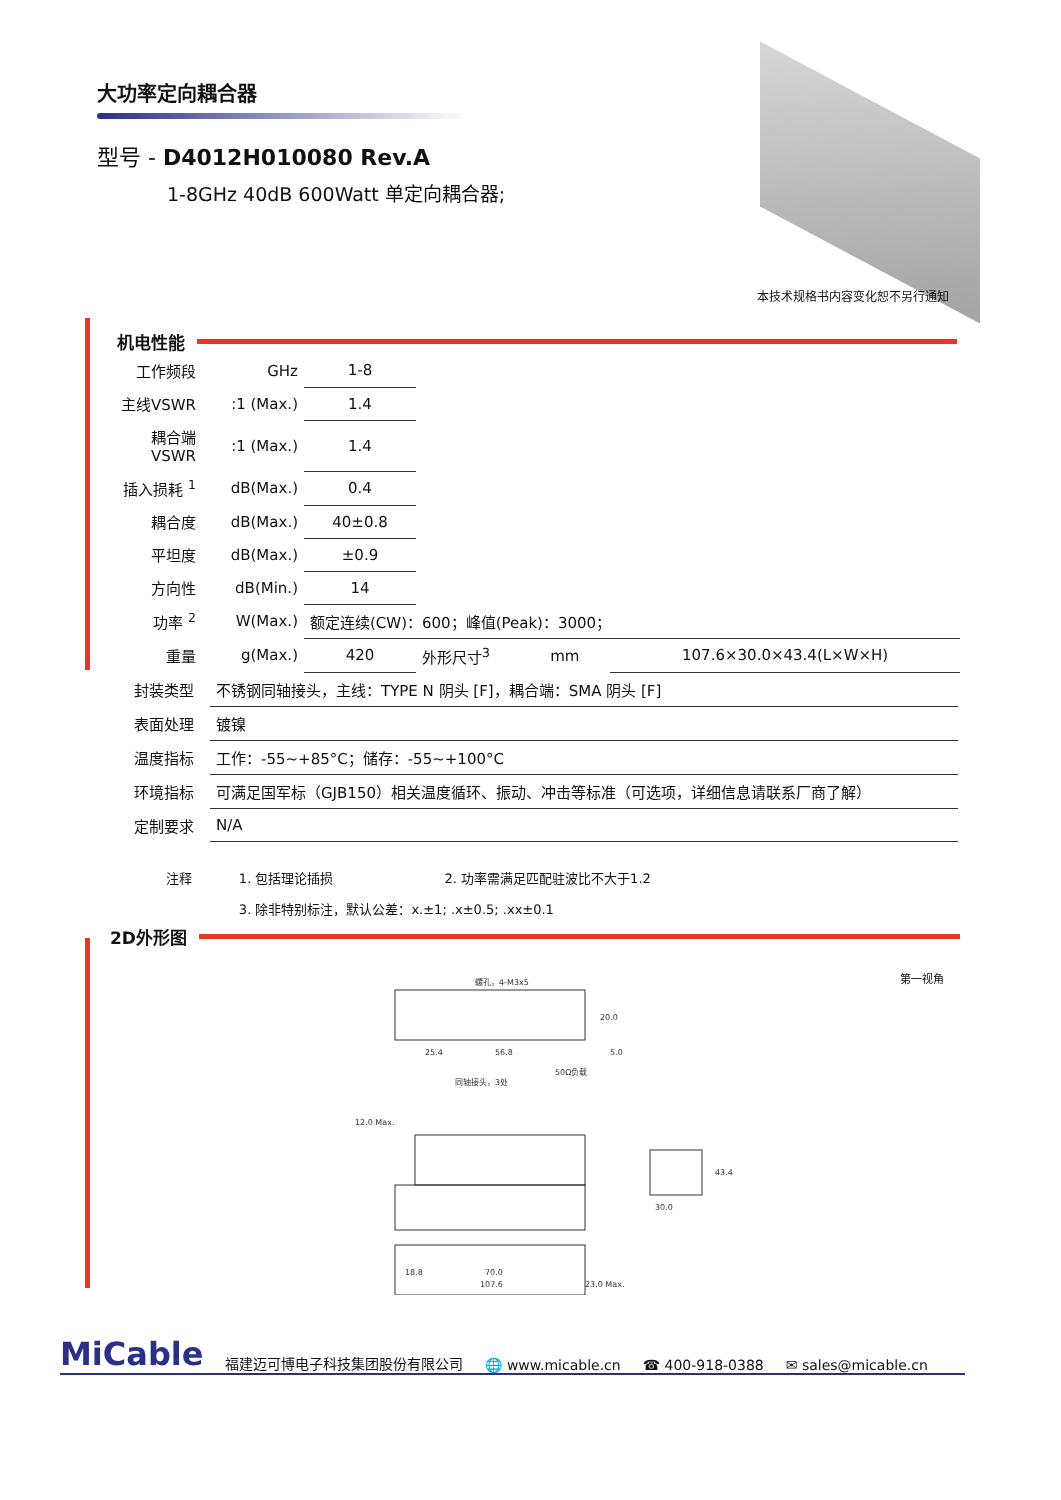大功率定向耦合器
型号 - D4012H010080 Rev.A
1-8GHz 40dB 600Watt 单定向耦合器;
本技术规格书内容变化恕不另行通知
机电性能
| 工作频段 | GHz | 1-8 | | | |
| 主线VSWR | :1 (Max.) | 1.4 | | | |
| 耦合端VSWR | :1 (Max.) | 1.4 | | | |
| 插入损耗 <sup>1</sup> | dB(Max.) | 0.4 | | | |
| 耦合度 | dB(Max.) | 40±0.8 | | | |
| 平坦度 | dB(Max.) | ±0.9 | | | |
| 方向性 | dB(Min.) | 14 | | | |
| 功率 <sup>2</sup> | W(Max.) | 额定连续(CW)：600；峰值(Peak)：3000； | | | |
| 重量 | g(Max.) | 420 | 外形尺寸<sup>3</sup> | mm | 107.6×30.0×43.4(L×W×H) |
| 封装类型 | 不锈钢同轴接头，主线：TYPE N 阴头 [F]，耦合端：SMA 阴头 [F] |
| 表面处理 | 镀镍 |
| 温度指标 | 工作：-55~+85°C；储存：-55~+100°C |
| 环境指标 | 可满足国军标（GJB150）相关温度循环、振动、冲击等标准（可选项，详细信息请联系厂商了解） |
| 定制要求 | N/A |
| 注释 | 1. 包括理论插损 | 2. 功率需满足匹配驻波比不大于1.2 |
| | 3. 除非特别标注，默认公差：x.±1; .x±0.5; .xx±0.1 | |
2D外形图
第一视角
螺孔，4-M3x5
25.4
56.8
5.0
20.0
同轴接头，3处
50Ω负载
12.0 Max.
30.0
43.4
18.8
70.0
107.6
23.0 Max.
MiCable 福建迈可博电子科技集团股份有限公司 🌐 www.micable.cn ☎ 400-918-0388 ✉ sales@micable.cn